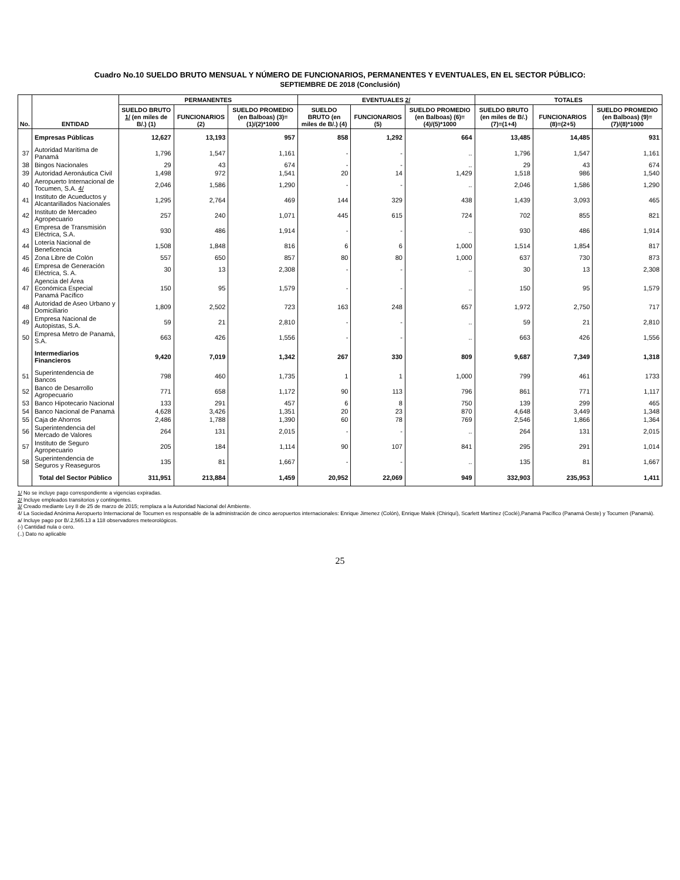Cuadro No.10 SUELDO BRUTO MENSUAL Y NÚMERO DE FUNCIONARIOS, PERMANENTES Y EVENTUALES, EN EL SECTOR PÚBLICO:
SEPTIEMBRE DE 2018 (Conclusión)
| No. | ENTIDAD | PERMANENTES | | | EVENTUALES 2/ | | | TOTALES | | |
| --- | --- | --- | --- | --- | --- | --- | --- | --- | --- | --- |
| | | SUELDO BRUTO 1/ (en miles de B/.) (1) | FUNCIONARIOS (2) | SUELDO PROMEDIO (en Balboas) (3)=(1)/(2)*1000 | SUELDO BRUTO (en miles de B/.) (4) | FUNCIONARIOS (5) | SUELDO PROMEDIO (en Balboas) (6)=(4)/(5)*1000 | SUELDO BRUTO (en miles de B/.) (7)=(1+4) | FUNCIONARIOS (8)=(2+5) | SUELDO PROMEDIO (en Balboas) (9)=(7)/(8)*1000 |
| | Empresas Públicas | 12,627 | 13,193 | 957 | 858 | 1,292 | 664 | 13,485 | 14,485 | 931 |
| 37 | Autoridad Marítima de Panamá | 1,796 | 1,547 | 1,161 | - | - | .. | 1,796 | 1,547 | 1,161 |
| 38 | Bingos Nacionales | 29 | 43 | 674 | - | - | .. | 29 | 43 | 674 |
| 39 | Autoridad Aeronáutica Civil | 1,498 | 972 | 1,541 | 20 | 14 | 1,429 | 1,518 | 986 | 1,540 |
| 40 | Aeropuerto Internacional de Tocumen, S.A. 4/ | 2,046 | 1,586 | 1,290 | - | - | .. | 2,046 | 1,586 | 1,290 |
| 41 | Instituto de Acueductos y Alcantarillados Nacionales | 1,295 | 2,764 | 469 | 144 | 329 | 438 | 1,439 | 3,093 | 465 |
| 42 | Instituto de Mercadeo Agropecuario | 257 | 240 | 1,071 | 445 | 615 | 724 | 702 | 855 | 821 |
| 43 | Empresa de Transmisión Eléctrica, S.A. | 930 | 486 | 1,914 | - | - | .. | 930 | 486 | 1,914 |
| 44 | Lotería Nacional de Beneficencia | 1,508 | 1,848 | 816 | 6 | 6 | 1,000 | 1,514 | 1,854 | 817 |
| 45 | Zona Libre de Colón | 557 | 650 | 857 | 80 | 80 | 1,000 | 637 | 730 | 873 |
| 46 | Empresa de Generación Eléctrica, S. A. | 30 | 13 | 2,308 | - | - | .. | 30 | 13 | 2,308 |
| 47 | Agencia del Área Económica Especial Panamá Pacífico | 150 | 95 | 1,579 | - | - | .. | 150 | 95 | 1,579 |
| 48 | Autoridad de Aseo Urbano y Domiciliario | 1,809 | 2,502 | 723 | 163 | 248 | 657 | 1,972 | 2,750 | 717 |
| 49 | Empresa Nacional de Autopistas, S.A. | 59 | 21 | 2,810 | - | - | .. | 59 | 21 | 2,810 |
| 50 | Empresa Metro de Panamá, S.A. | 663 | 426 | 1,556 | - | - | .. | 663 | 426 | 1,556 |
| | Intermediarios Financieros | 9,420 | 7,019 | 1,342 | 267 | 330 | 809 | 9,687 | 7,349 | 1,318 |
| 51 | Superintendencia de Bancos | 798 | 460 | 1,735 | 1 | 1 | 1,000 | 799 | 461 | 1733 |
| 52 | Banco de Desarrollo Agropecuario | 771 | 658 | 1,172 | 90 | 113 | 796 | 861 | 771 | 1,117 |
| 53 | Banco Hipotecario Nacional | 133 | 291 | 457 | 6 | 8 | 750 | 139 | 299 | 465 |
| 54 | Banco Nacional de Panamá | 4,628 | 3,426 | 1,351 | 20 | 23 | 870 | 4,648 | 3,449 | 1,348 |
| 55 | Caja de Ahorros | 2,486 | 1,788 | 1,390 | 60 | 78 | 769 | 2,546 | 1,866 | 1,364 |
| 56 | Superintendencia del Mercado de Valores | 264 | 131 | 2,015 | - | - | .. | 264 | 131 | 2,015 |
| 57 | Instituto de Seguro Agropecuario | 205 | 184 | 1,114 | 90 | 107 | 841 | 295 | 291 | 1,014 |
| 58 | Superintendencia de Seguros y Reaseguros | 135 | 81 | 1,667 | - | - | .. | 135 | 81 | 1,667 |
| | Total del Sector Público | 311,951 | 213,884 | 1,459 | 20,952 | 22,069 | 949 | 332,903 | 235,953 | 1,411 |
1/ No se incluye pago correspondiente a vigencias expiradas.
2/ Incluye empleados transitorios y contingentes.
3/ Creado mediante Ley 8 de 25 de marzo de 2015; remplaza a la Autoridad Nacional del Ambiente.
4/ La Sociedad Anónima Aeropuerto Internacional de Tocumen es responsable de la administración de cinco aeropuertos internacionales: Enrique Jimenez (Colón), Enrique Malek (Chiriquí), Scarlett Martínez (Coclé),Panamá Pacífico (Panamá Oeste) y Tocumen (Panamá).
a/ Incluye pago por B/.2,565.13 a 118 observadores meteorológicos.
(-) Cantidad nula o cero.
(..) Dato no aplicable
25